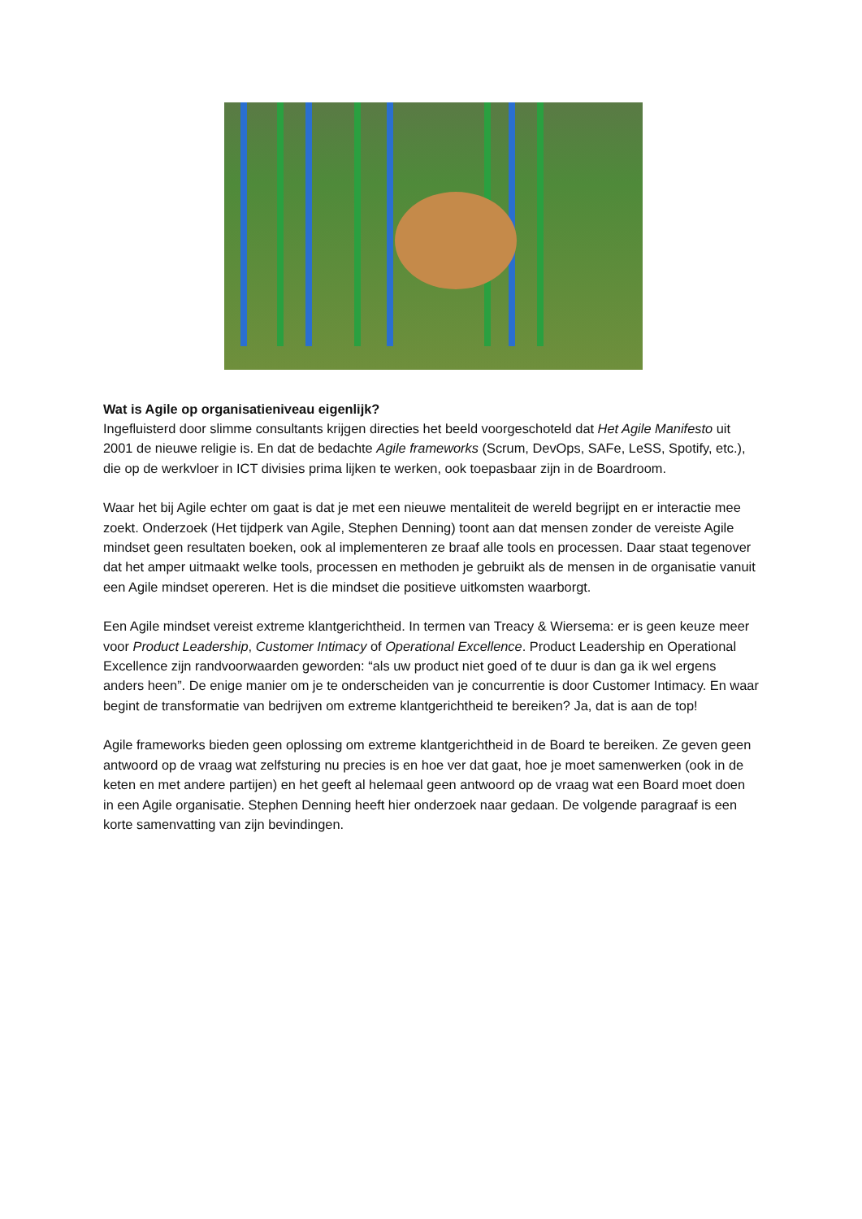Wat is Agile op organisatieniveau eigenlijk?
Ingefluisterd door slimme consultants krijgen directies het beeld voorgeschoteld dat Het Agile Manifesto uit 2001 de nieuwe religie is. En dat de bedachte Agile frameworks (Scrum, DevOps, SAFe, LeSS, Spotify, etc.), die op de werkvloer in ICT divisies prima lijken te werken, ook toepasbaar zijn in de Boardroom.
Waar het bij Agile echter om gaat is dat je met een nieuwe mentaliteit de wereld begrijpt en er interactie mee zoekt. Onderzoek (Het tijdperk van Agile, Stephen Denning) toont aan dat mensen zonder de vereiste Agile mindset geen resultaten boeken, ook al implementeren ze braaf alle tools en processen. Daar staat tegenover dat het amper uitmaakt welke tools, processen en methoden je gebruikt als de mensen in de organisatie vanuit een Agile mindset opereren. Het is die mindset die positieve uitkomsten waarborgt.
Een Agile mindset vereist extreme klantgerichtheid. In termen van Treacy & Wiersema: er is geen keuze meer voor Product Leadership, Customer Intimacy of Operational Excellence. Product Leadership en Operational Excellence zijn randvoorwaarden geworden: “als uw product niet goed of te duur is dan ga ik wel ergens anders heen”. De enige manier om je te onderscheiden van je concurrentie is door Customer Intimacy. En waar begint de transformatie van bedrijven om extreme klantgerichtheid te bereiken? Ja, dat is aan de top!
Agile frameworks bieden geen oplossing om extreme klantgerichtheid in de Board te bereiken. Ze geven geen antwoord op de vraag wat zelfsturing nu precies is en hoe ver dat gaat, hoe je moet samenwerken (ook in de keten en met andere partijen) en het geeft al helemaal geen antwoord op de vraag wat een Board moet doen in een Agile organisatie. Stephen Denning heeft hier onderzoek naar gedaan. De volgende paragraaf is een korte samenvatting van zijn bevindingen.